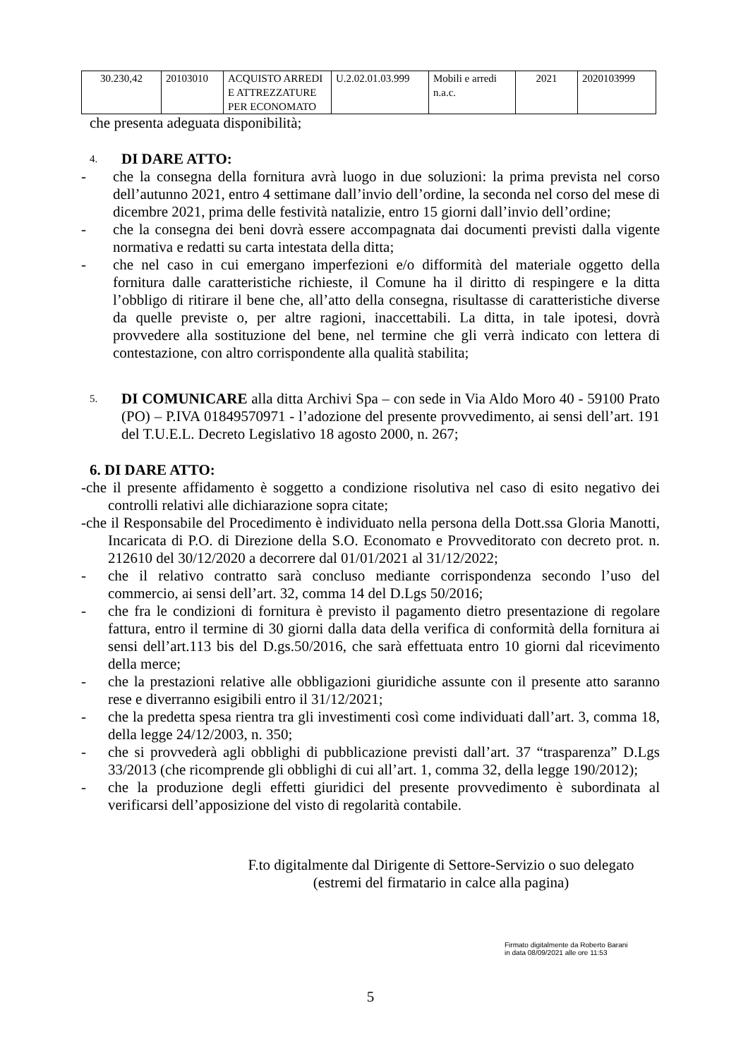| 30.230,42 | 20103010 | ACQUISTO ARREDI E ATTREZZATURE PER ECONOMATO | U.2.02.01.03.999 | Mobili e arredi n.a.c. | 2021 | 2020103999 |
che presenta adeguata disponibilità;
4. DI DARE ATTO:
- che la consegna della fornitura avrà luogo in due soluzioni: la prima prevista nel corso dell’autunno 2021, entro 4 settimane dall’invio dell’ordine, la seconda nel corso del mese di dicembre 2021, prima delle festività natalizie, entro 15 giorni dall’invio dell’ordine;
- che la consegna dei beni dovrà essere accompagnata dai documenti previsti dalla vigente normativa e redatti su carta intestata della ditta;
- che nel caso in cui emergano imperfezioni e/o difformità del materiale oggetto della fornitura dalle caratteristiche richieste, il Comune ha il diritto di respingere e la ditta l’obbligo di ritirare il bene che, all’atto della consegna, risultasse di caratteristiche diverse da quelle previste o, per altre ragioni, inaccettabili. La ditta, in tale ipotesi, dovrà provvedere alla sostituzione del bene, nel termine che gli verrà indicato con lettera di contestazione, con altro corrispondente alla qualità stabilita;
5.
DI COMUNICARE alla ditta Archivi Spa – con sede in Via Aldo Moro 40 - 59100 Prato (PO) – P.IVA 01849570971 - l’adozione del presente provvedimento, ai sensi dell’art. 191 del T.U.E.L. Decreto Legislativo 18 agosto 2000, n. 267;
6. DI DARE ATTO:
-che il presente affidamento è soggetto a condizione risolutiva nel caso di esito negativo dei controlli relativi alle dichiarazione sopra citate;
-che il Responsabile del Procedimento è individuato nella persona della Dott.ssa Gloria Manotti, Incaricata di P.O. di Direzione della S.O. Economato e Provveditorato con decreto prot. n. 212610 del 30/12/2020 a decorrere dal 01/01/2021 al 31/12/2022;
- che il relativo contratto sarà concluso mediante corrispondenza secondo l’uso del commercio, ai sensi dell’art. 32, comma 14 del D.Lgs 50/2016;
- che fra le condizioni di fornitura è previsto il pagamento dietro presentazione di regolare fattura, entro il termine di 30 giorni dalla data della verifica di conformità della fornitura ai sensi dell’art.113 bis del D.gs.50/2016, che sarà effettuata entro 10 giorni dal ricevimento della merce;
- che la prestazioni relative alle obbligazioni giuridiche assunte con il presente atto saranno rese e diverranno esigibili entro il 31/12/2021;
- che la predetta spesa rientra tra gli investimenti così come individuati dall’art. 3, comma 18, della legge 24/12/2003, n. 350;
- che si provvederà agli obblighi di pubblicazione previsti dall’art. 37 “trasparenza” D.Lgs 33/2013 (che ricomprende gli obblighi di cui all’art. 1, comma 32, della legge 190/2012);
- che la produzione degli effetti giuridici del presente provvedimento è subordinata al verificarsi dell’apposizione del visto di regolarità contabile.
F.to digitalmente dal Dirigente di Settore-Servizio o suo delegato
(estremi del firmatario in calce alla pagina)
Firmato digitalmente da Roberto Barani
in data 08/09/2021 alle ore 11:53
5